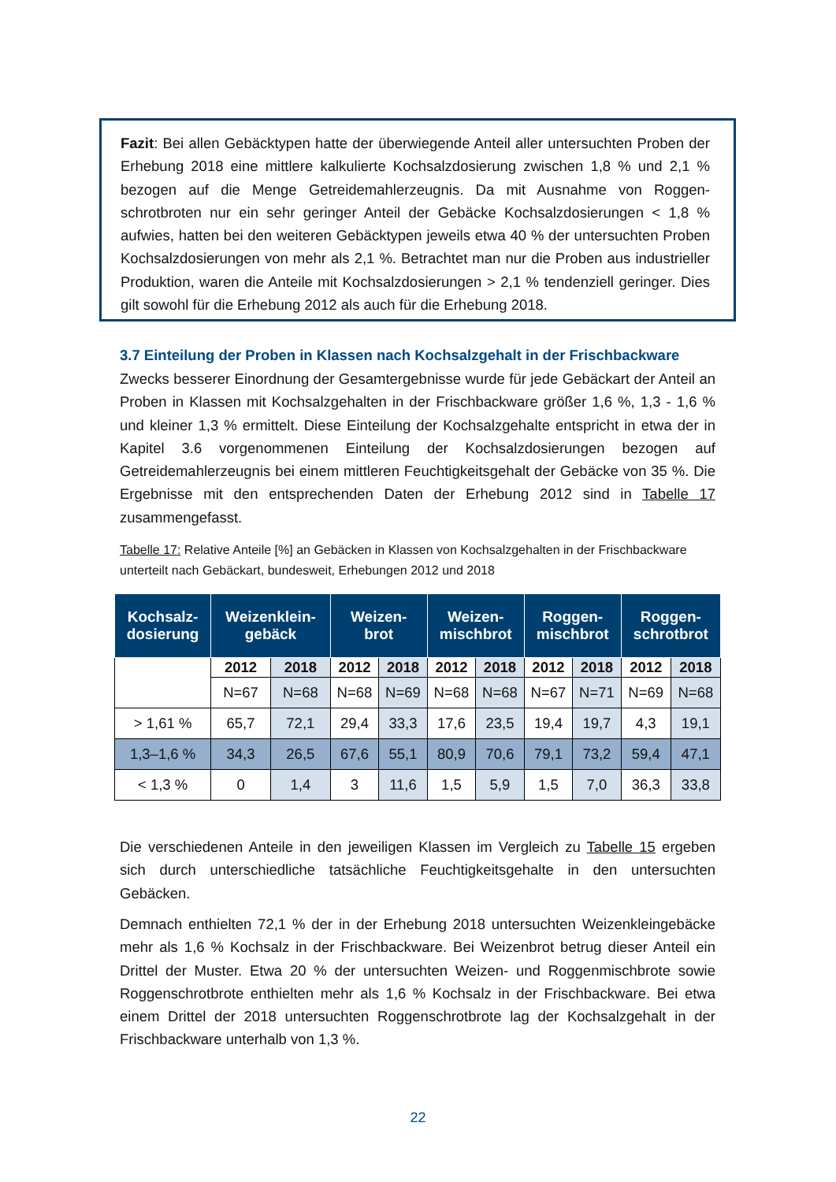Fazit: Bei allen Gebäcktypen hatte der überwiegende Anteil aller untersuchten Proben der Erhebung 2018 eine mittlere kalkulierte Kochsalzdosierung zwischen 1,8 % und 2,1 % bezogen auf die Menge Getreidemahlerzeugnis. Da mit Ausnahme von Roggen­schrotbroten nur ein sehr geringer Anteil der Gebäcke Kochsalzdosierungen < 1,8 % aufwies, hatten bei den weiteren Gebäcktypen jeweils etwa 40 % der untersuchten Proben Kochsalzdosierungen von mehr als 2,1 %. Betrachtet man nur die Proben aus industrieller Produktion, waren die Anteile mit Kochsalzdosierungen > 2,1 % tendenziell geringer. Dies gilt sowohl für die Erhebung 2012 als auch für die Erhebung 2018.
3.7 Einteilung der Proben in Klassen nach Kochsalzgehalt in der Frischbackware
Zwecks besserer Einordnung der Gesamtergebnisse wurde für jede Gebäckart der Anteil an Proben in Klassen mit Kochsalzgehalten in der Frischbackware größer 1,6 %, 1,3 - 1,6 % und kleiner 1,3 % ermittelt. Diese Einteilung der Kochsalzgehalte entspricht in etwa der in Kapitel 3.6 vorgenommenen Einteilung der Kochsalzdosierungen bezo­gen auf Getreidemahlerzeugnis bei einem mittleren Feuchtigkeitsgehalt der Gebäcke von 35 %. Die Ergebnisse mit den entsprechenden Daten der Erhebung 2012 sind in Tabelle 17 zusammengefasst.
Tabelle 17: Relative Anteile [%] an Gebäcken in Klassen von Kochsalzgehalten in der Frisch­backware unterteilt nach Gebäckart, bundesweit, Erhebungen 2012 und 2018
| Kochsalz- dosierung | Weizenklein- gebäck | | Weizen- brot | | Weizen- mischbrot | | Roggen- mischbrot | | Roggen- schrotbrot | |
| --- | --- | --- | --- | --- | --- | --- | --- | --- | --- | --- |
| | 2012 | 2018 | 2012 | 2018 | 2012 | 2018 | 2012 | 2018 | 2012 | 2018 |
| | N=67 | N=68 | N=68 | N=69 | N=68 | N=68 | N=67 | N=71 | N=69 | N=68 |
| > 1,61 % | 65,7 | 72,1 | 29,4 | 33,3 | 17,6 | 23,5 | 19,4 | 19,7 | 4,3 | 19,1 |
| 1,3–1,6 % | 34,3 | 26,5 | 67,6 | 55,1 | 80,9 | 70,6 | 79,1 | 73,2 | 59,4 | 47,1 |
| < 1,3 % | 0 | 1,4 | 3 | 11,6 | 1,5 | 5,9 | 1,5 | 7,0 | 36,3 | 33,8 |
Die verschiedenen Anteile in den jeweiligen Klassen im Vergleich zu Tabelle 15 erge­ben sich durch unterschiedliche tatsächliche Feuchtigkeitsgehalte in den untersuchten Gebäcken.
Demnach enthielten 72,1 % der in der Erhebung 2018 untersuchten Weizenkleingebä­cke mehr als 1,6 % Kochsalz in der Frischbackware. Bei Weizenbrot betrug dieser An­teil ein Drittel der Muster. Etwa 20 % der untersuchten Weizen- und Roggenmischbrote sowie Roggenschrotbrote enthielten mehr als 1,6 % Kochsalz in der Frischbackware. Bei etwa einem Drittel der 2018 untersuchten Roggenschrotbrote lag der Kochsalz­gehalt in der Frischbackware unterhalb von 1,3 %.
22